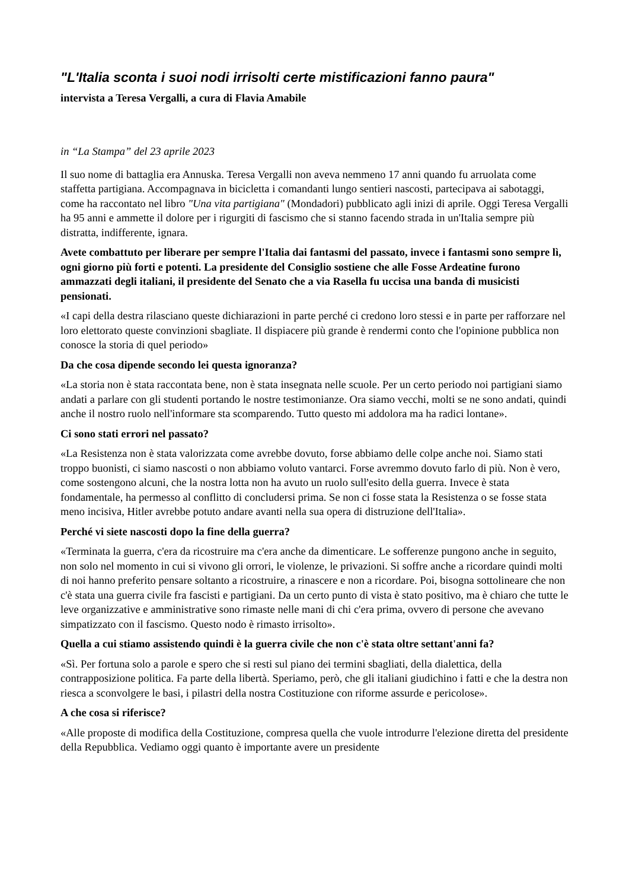"L'Italia sconta i suoi nodi irrisolti certe mistificazioni fanno paura"
intervista a Teresa Vergalli, a cura di Flavia Amabile
in “La Stampa” del 23 aprile 2023
Il suo nome di battaglia era Annuska. Teresa Vergalli non aveva nemmeno 17 anni quando fu arruolata come staffetta partigiana. Accompagnava in bicicletta i comandanti lungo sentieri nascosti, partecipava ai sabotaggi, come ha raccontato nel libro "Una vita partigiana" (Mondadori) pubblicato agli inizi di aprile. Oggi Teresa Vergalli ha 95 anni e ammette il dolore per i rigurgiti di fascismo che si stanno facendo strada in un'Italia sempre più distratta, indifferente, ignara.
Avete combattuto per liberare per sempre l'Italia dai fantasmi del passato, invece i fantasmi sono sempre lì, ogni giorno più forti e potenti. La presidente del Consiglio sostiene che alle Fosse Ardeatine furono ammazzati degli italiani, il presidente del Senato che a via Rasella fu uccisa una banda di musicisti pensionati.
«I capi della destra rilasciano queste dichiarazioni in parte perché ci credono loro stessi e in parte per rafforzare nel loro elettorato queste convinzioni sbagliate. Il dispiacere più grande è rendermi conto che l'opinione pubblica non conosce la storia di quel periodo»
Da che cosa dipende secondo lei questa ignoranza?
«La storia non è stata raccontata bene, non è stata insegnata nelle scuole. Per un certo periodo noi partigiani siamo andati a parlare con gli studenti portando le nostre testimonianze. Ora siamo vecchi, molti se ne sono andati, quindi anche il nostro ruolo nell'informare sta scomparendo. Tutto questo mi addolora ma ha radici lontane».
Ci sono stati errori nel passato?
«La Resistenza non è stata valorizzata come avrebbe dovuto, forse abbiamo delle colpe anche noi. Siamo stati troppo buonisti, ci siamo nascosti o non abbiamo voluto vantarci. Forse avremmo dovuto farlo di più. Non è vero, come sostengono alcuni, che la nostra lotta non ha avuto un ruolo sull'esito della guerra. Invece è stata fondamentale, ha permesso al conflitto di concludersi prima. Se non ci fosse stata la Resistenza o se fosse stata meno incisiva, Hitler avrebbe potuto andare avanti nella sua opera di distruzione dell'Italia».
Perché vi siete nascosti dopo la fine della guerra?
«Terminata la guerra, c'era da ricostruire ma c'era anche da dimenticare. Le sofferenze pungono anche in seguito, non solo nel momento in cui si vivono gli orrori, le violenze, le privazioni. Si soffre anche a ricordare quindi molti di noi hanno preferito pensare soltanto a ricostruire, a rinascere e non a ricordare. Poi, bisogna sottolineare che non c'è stata una guerra civile fra fascisti e partigiani. Da un certo punto di vista è stato positivo, ma è chiaro che tutte le leve organizzative e amministrative sono rimaste nelle mani di chi c'era prima, ovvero di persone che avevano simpatizzato con il fascismo. Questo nodo è rimasto irrisolto».
Quella a cui stiamo assistendo quindi è la guerra civile che non c'è stata oltre settant'anni fa?
«Sì. Per fortuna solo a parole e spero che si resti sul piano dei termini sbagliati, della dialettica, della contrapposizione politica. Fa parte della libertà. Speriamo, però, che gli italiani giudichino i fatti e che la destra non riesca a sconvolgere le basi, i pilastri della nostra Costituzione con riforme assurde e pericolose».
A che cosa si riferisce?
«Alle proposte di modifica della Costituzione, compresa quella che vuole introdurre l'elezione diretta del presidente della Repubblica. Vediamo oggi quanto è importante avere un presidente